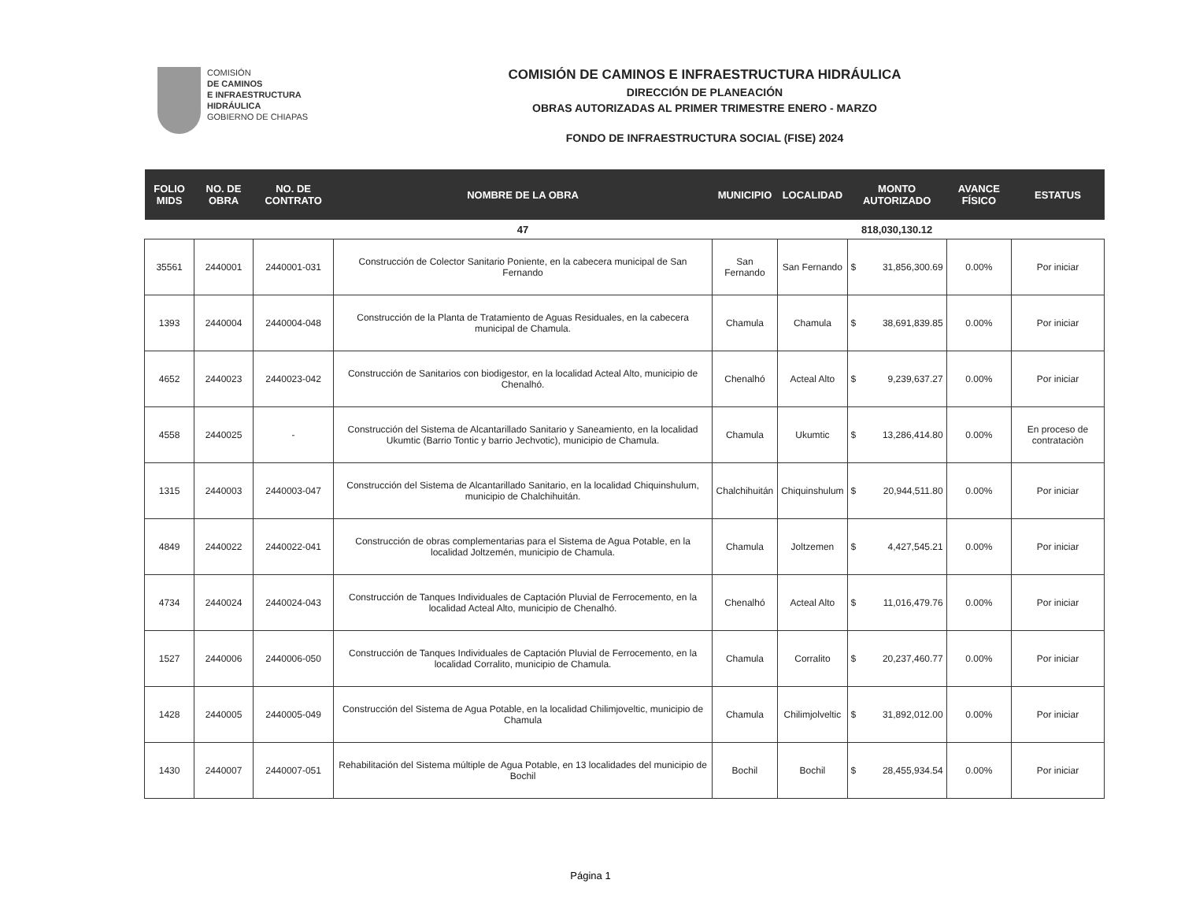COMISIÓN
DE CAMINOS
E INFRAESTRUCTURA
HIDRÁULICA
GOBIERNO DE CHIAPAS
COMISIÓN DE CAMINOS E INFRAESTRUCTURA HIDRÁULICA
DIRECCIÓN DE PLANEACIÓN
OBRAS AUTORIZADAS AL PRIMER TRIMESTRE ENERO - MARZO
FONDO DE INFRAESTRUCTURA SOCIAL (FISE) 2024
| FOLIO MIDS | NO. DE OBRA | NO. DE CONTRATO | NOMBRE DE LA OBRA | MUNICIPIO | LOCALIDAD | MONTO AUTORIZADO | | AVANCE FÍSICO | ESTATUS |
| --- | --- | --- | --- | --- | --- | --- | --- | --- | --- |
| | | | 47 | | | 818,030,130.12 | | | |
| 35561 | 2440001 | 2440001-031 | Construcción de Colector Sanitario Poniente, en la cabecera municipal de San Fernando | San Fernando | San Fernando | $ | 31,856,300.69 | 0.00% | Por iniciar |
| 1393 | 2440004 | 2440004-048 | Construcción de la Planta de Tratamiento de Aguas Residuales, en la cabecera municipal de Chamula. | Chamula | Chamula | $ | 38,691,839.85 | 0.00% | Por iniciar |
| 4652 | 2440023 | 2440023-042 | Construcción de Sanitarios con biodigestor, en la localidad Acteal Alto, municipio de Chenalhó. | Chenalhó | Acteal Alto | $ | 9,239,637.27 | 0.00% | Por iniciar |
| 4558 | 2440025 | - | Construcción del Sistema de Alcantarillado Sanitario y Saneamiento, en la localidad Ukumtic (Barrio Tontic y barrio Jechvotic), municipio de Chamula. | Chamula | Ukumtic | $ | 13,286,414.80 | 0.00% | En proceso de contrataciòn |
| 1315 | 2440003 | 2440003-047 | Construcción del Sistema de Alcantarillado Sanitario, en la localidad Chiquinshulum, municipio de Chalchihuitán. | Chalchihuitán | Chiquinshulum | $ | 20,944,511.80 | 0.00% | Por iniciar |
| 4849 | 2440022 | 2440022-041 | Construcción de obras complementarias para el Sistema de Agua Potable, en la localidad Joltzemén, municipio de Chamula. | Chamula | Joltzemen | $ | 4,427,545.21 | 0.00% | Por iniciar |
| 4734 | 2440024 | 2440024-043 | Construcción de Tanques Individuales de Captación Pluvial de Ferrocemento, en la localidad Acteal Alto, municipio de Chenalhó. | Chenalhó | Acteal Alto | $ | 11,016,479.76 | 0.00% | Por iniciar |
| 1527 | 2440006 | 2440006-050 | Construcción de Tanques Individuales de Captación Pluvial de Ferrocemento, en la localidad Corralito, municipio de Chamula. | Chamula | Corralito | $ | 20,237,460.77 | 0.00% | Por iniciar |
| 1428 | 2440005 | 2440005-049 | Construcción del Sistema de Agua Potable, en la localidad Chilimjoveltic, municipio de Chamula | Chamula | Chilimjolveltic | $ | 31,892,012.00 | 0.00% | Por iniciar |
| 1430 | 2440007 | 2440007-051 | Rehabilitación del Sistema múltiple de Agua Potable, en 13 localidades del municipio de Bochil | Bochil | Bochil | $ | 28,455,934.54 | 0.00% | Por iniciar |
Página 1